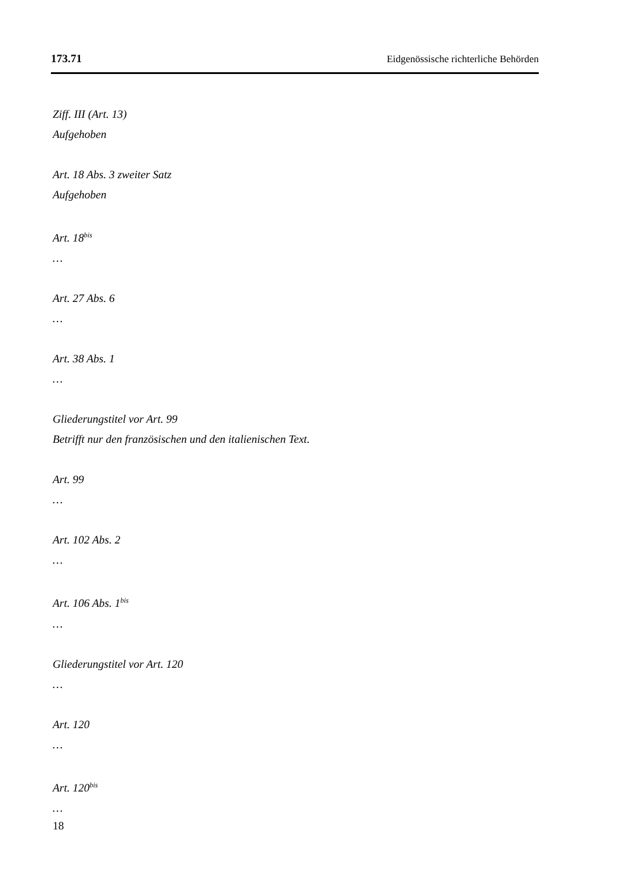173.71 Eidgenössische richterliche Behörden
Ziff. III (Art. 13)
Aufgehoben
Art. 18 Abs. 3 zweiter Satz
Aufgehoben
Art. 18<sup>bis</sup>
…
Art. 27 Abs. 6
…
Art. 38 Abs. 1
…
Gliederungstitel vor Art. 99
Betrifft nur den französischen und den italienischen Text.
Art. 99
…
Art. 102 Abs. 2
…
Art. 106 Abs. 1<sup>bis</sup>
…
Gliederungstitel vor Art. 120
…
Art. 120
…
Art. 120<sup>bis</sup>
…
18